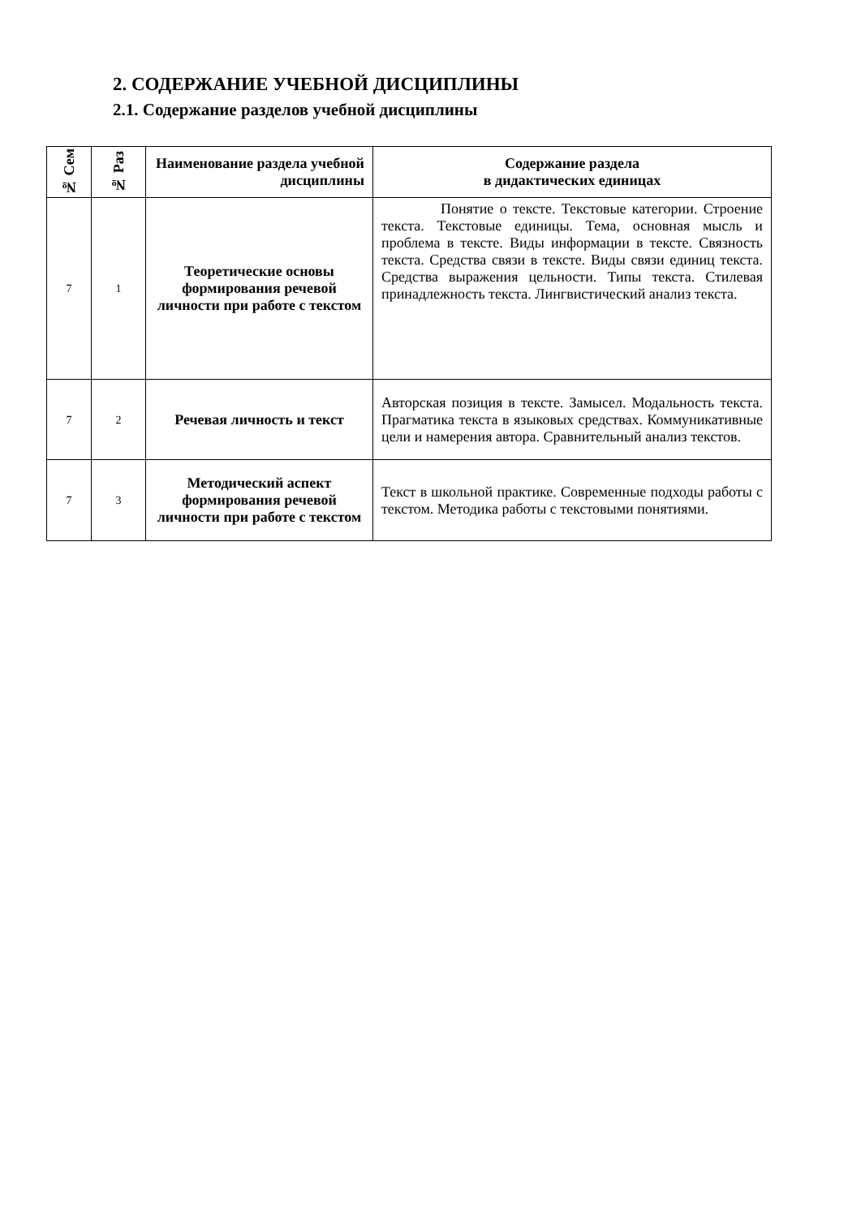2. СОДЕРЖАНИЕ УЧЕБНОЙ ДИСЦИПЛИНЫ
2.1. Содержание разделов учебной дисциплины
| № Сем | № Раз | Наименование раздела учебной дисциплины | Содержание раздела в дидактических единицах |
| --- | --- | --- | --- |
| 7 | 1 | Теоретические основы формирования речевой личности при работе с текстом | Понятие о тексте. Текстовые категории. Строение текста. Текстовые единицы. Тема, основная мысль и проблема в тексте. Виды информации в тексте. Связность текста. Средства связи в тексте. Виды связи единиц текста. Средства выражения цельности. Типы текста. Стилевая принадлежность текста. Лингвистический анализ текста. |
| 7 | 2 | Речевая личность и текст | Авторская позиция в тексте. Замысел. Модальность текста. Прагматика текста в языковых средствах. Коммуникативные цели и намерения автора. Сравнительный анализ текстов. |
| 7 | 3 | Методический аспект формирования речевой личности при работе с текстом | Текст в школьной практике. Современные подходы работы с текстом. Методика работы с текстовыми понятиями. |